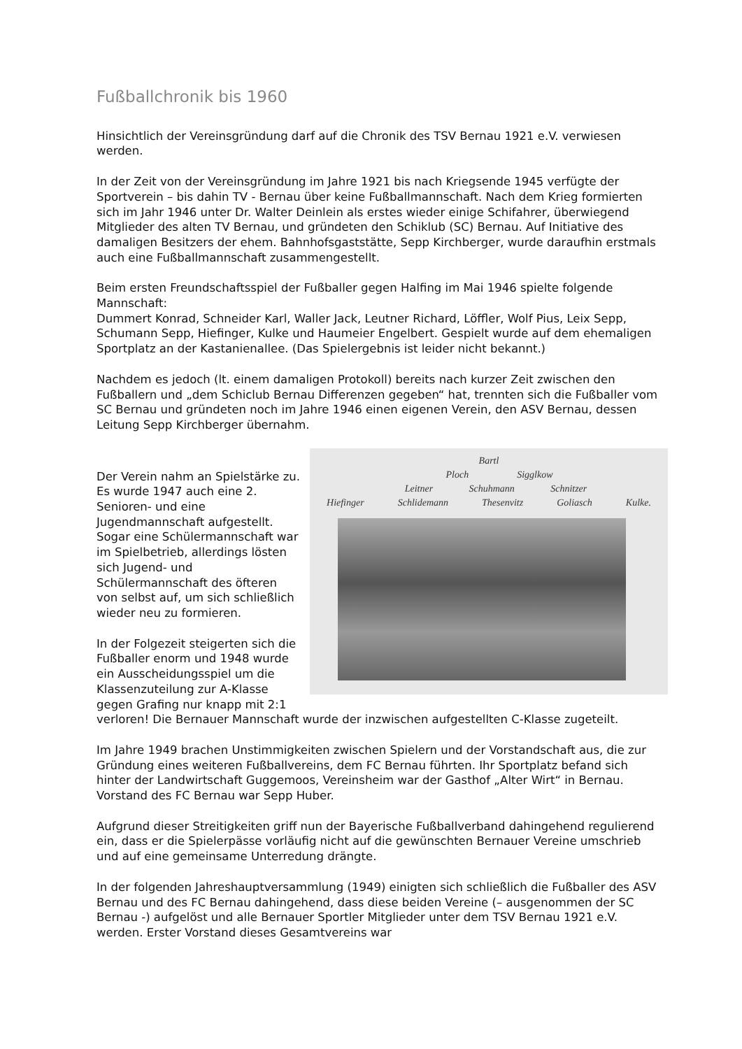Fußballchronik bis 1960
Hinsichtlich der Vereinsgründung darf auf die Chronik des TSV Bernau 1921 e.V. verwiesen werden.
In der Zeit von der Vereinsgründung im Jahre 1921 bis nach Kriegsende 1945 verfügte der Sportverein – bis dahin TV - Bernau über keine Fußballmannschaft. Nach dem Krieg formierten sich im Jahr 1946 unter Dr. Walter Deinlein als erstes wieder einige Schifahrer, überwiegend Mitglieder des alten TV Bernau, und gründeten den Schiklub (SC) Bernau. Auf Initiative des damaligen Besitzers der ehem. Bahnhofsgaststätte, Sepp Kirchberger, wurde daraufhin erstmals auch eine Fußballmannschaft zusammengestellt.
Beim ersten Freundschaftsspiel der Fußballer gegen Halfing im Mai 1946 spielte folgende Mannschaft:
Dummert Konrad, Schneider Karl, Waller Jack, Leutner Richard, Löffler, Wolf Pius, Leix Sepp, Schumann Sepp, Hiefinger, Kulke und Haumeier Engelbert. Gespielt wurde auf dem ehemaligen Sportplatz an der Kastanienallee. (Das Spielergebnis ist leider nicht bekannt.)
Nachdem es jedoch (lt. einem damaligen Protokoll) bereits nach kurzer Zeit zwischen den Fußballern und „dem Schiclub Bernau Differenzen gegeben“ hat, trennten sich die Fußballer vom SC Bernau und gründeten noch im Jahre 1946 einen eigenen Verein, den ASV Bernau, dessen Leitung Sepp Kirchberger übernahm.
Bartl
Ploch Sigglkow
Leitner Schuhmann Schnitzer
Hiefinger Schlidemann Thesenvitz Goliasch Kulke.
Der Verein nahm an Spielstärke zu. Es wurde 1947 auch eine 2. Senioren- und eine Jugendmannschaft aufgestellt. Sogar eine Schülermannschaft war im Spielbetrieb, allerdings lösten sich Jugend- und Schülermannschaft des öfteren von selbst auf, um sich schließlich wieder neu zu formieren.
In der Folgezeit steigerten sich die Fußballer enorm und 1948 wurde ein Ausscheidungsspiel um die Klassenzuteilung zur A-Klasse gegen Grafing nur knapp mit 2:1 verloren! Die Bernauer Mannschaft wurde der inzwischen aufgestellten C-Klasse zugeteilt.
Im Jahre 1949 brachen Unstimmigkeiten zwischen Spielern und der Vorstandschaft aus, die zur Gründung eines weiteren Fußballvereins, dem FC Bernau führten. Ihr Sportplatz befand sich hinter der Landwirtschaft Guggemoos, Vereinsheim war der Gasthof „Alter Wirt“ in Bernau. Vorstand des FC Bernau war Sepp Huber.
Aufgrund dieser Streitigkeiten griff nun der Bayerische Fußballverband dahingehend regulierend ein, dass er die Spielerpässe vorläufig nicht auf die gewünschten Bernauer Vereine umschrieb und auf eine gemeinsame Unterredung drängte.
In der folgenden Jahreshauptversammlung (1949) einigten sich schließlich die Fußballer des ASV Bernau und des FC Bernau dahingehend, dass diese beiden Vereine (– ausgenommen der SC Bernau -) aufgelöst und alle Bernauer Sportler Mitglieder unter dem TSV Bernau 1921 e.V. werden. Erster Vorstand dieses Gesamtvereins war